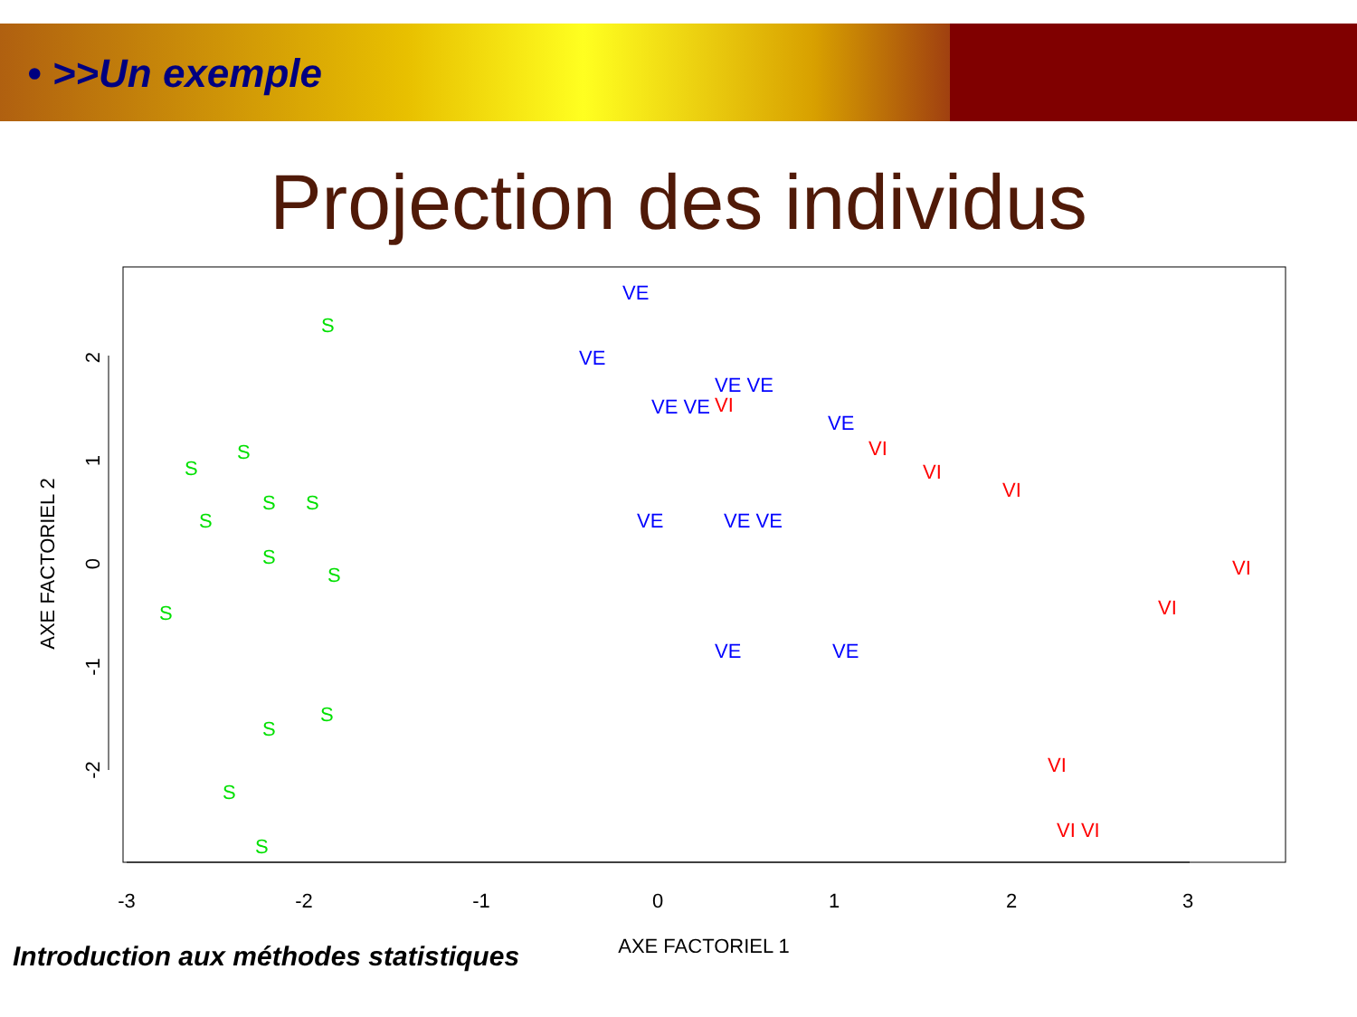• >>Un exemple
Projection des individus
-3
-2
-1
0
1
2
3
AXE FACTORIEL 1
2
1
0
-1
-2
AXE FACTORIEL 2
S
S
S
S
S
S
S
S
S
S
S
S
S
VE
VE
VE VE
VE VE
VE
VE
VE VE
VE
VE
VI
VI
VI
VI
VI
VI
VI VI
VI
Introduction aux méthodes statistiques